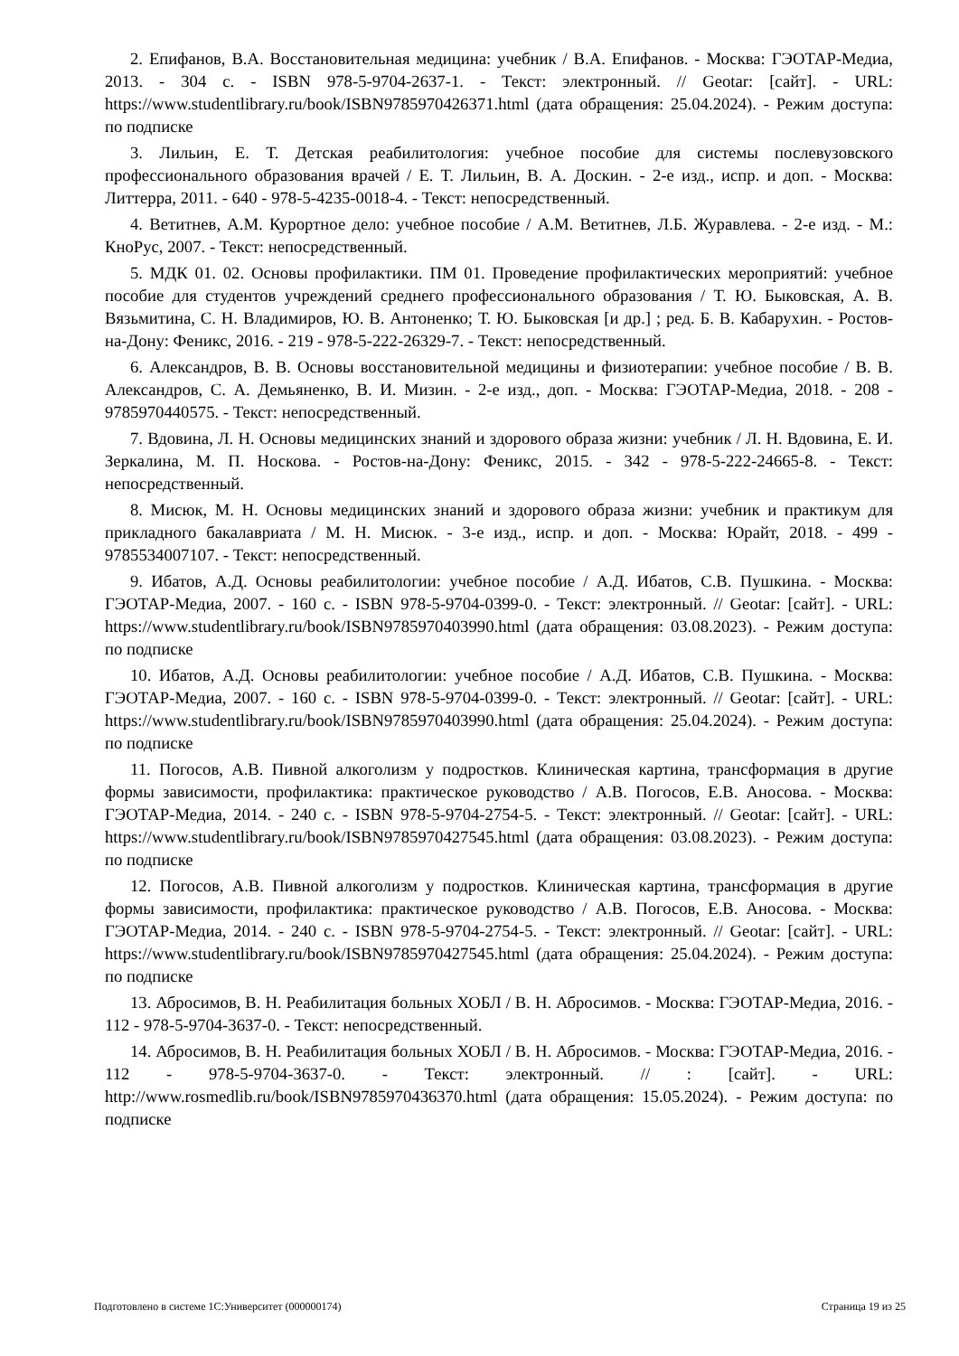2. Епифанов, В.А. Восстановительная медицина: учебник / В.А. Епифанов. - Москва: ГЭОТАР-Медиа, 2013. - 304 с. - ISBN 978-5-9704-2637-1. - Текст: электронный. // Geotar: [сайт]. - URL: https://www.studentlibrary.ru/book/ISBN9785970426371.html (дата обращения: 25.04.2024). - Режим доступа: по подписке
3. Лильин, Е. Т. Детская реабилитология: учебное пособие для системы послевузовского профессионального образования врачей / Е. Т. Лильин, В. А. Доскин. - 2-е изд., испр. и доп. - Москва: Литтерра, 2011. - 640 - 978-5-4235-0018-4. - Текст: непосредственный.
4. Ветитнев, А.М. Курортное дело: учебное пособие / А.М. Ветитнев, Л.Б. Журавлева. - 2-е изд. - М.: КноРус, 2007. - Текст: непосредственный.
5. МДК 01. 02. Основы профилактики. ПМ 01. Проведение профилактических мероприятий: учебное пособие для студентов учреждений среднего профессионального образования / Т. Ю. Быковская, А. В. Вязьмитина, С. Н. Владимиров, Ю. В. Антоненко; Т. Ю. Быковская [и др.] ; ред. Б. В. Кабарухин. - Ростов-на-Дону: Феникс, 2016. - 219 - 978-5-222-26329-7. - Текст: непосредственный.
6. Александров, В. В. Основы восстановительной медицины и физиотерапии: учебное пособие / В. В. Александров, С. А. Демьяненко, В. И. Мизин. - 2-е изд., доп. - Москва: ГЭОТАР-Медиа, 2018. - 208 - 9785970440575. - Текст: непосредственный.
7. Вдовина, Л. Н. Основы медицинских знаний и здорового образа жизни: учебник / Л. Н. Вдовина, Е. И. Зеркалина, М. П. Носкова. - Ростов-на-Дону: Феникс, 2015. - 342 - 978-5-222-24665-8. - Текст: непосредственный.
8. Мисюк, М. Н. Основы медицинских знаний и здорового образа жизни: учебник и практикум для прикладного бакалавриата / М. Н. Мисюк. - 3-е изд., испр. и доп. - Москва: Юрайт, 2018. - 499 - 9785534007107. - Текст: непосредственный.
9. Ибатов, А.Д. Основы реабилитологии: учебное пособие / А.Д. Ибатов, С.В. Пушкина. - Москва: ГЭОТАР-Медиа, 2007. - 160 с. - ISBN 978-5-9704-0399-0. - Текст: электронный. // Geotar: [сайт]. - URL: https://www.studentlibrary.ru/book/ISBN9785970403990.html (дата обращения: 03.08.2023). - Режим доступа: по подписке
10. Ибатов, А.Д. Основы реабилитологии: учебное пособие / А.Д. Ибатов, С.В. Пушкина. - Москва: ГЭОТАР-Медиа, 2007. - 160 с. - ISBN 978-5-9704-0399-0. - Текст: электронный. // Geotar: [сайт]. - URL: https://www.studentlibrary.ru/book/ISBN9785970403990.html (дата обращения: 25.04.2024). - Режим доступа: по подписке
11. Погосов, А.В. Пивной алкоголизм у подростков. Клиническая картина, трансформация в другие формы зависимости, профилактика: практическое руководство / А.В. Погосов, Е.В. Аносова. - Москва: ГЭОТАР-Медиа, 2014. - 240 с. - ISBN 978-5-9704-2754-5. - Текст: электронный. // Geotar: [сайт]. - URL: https://www.studentlibrary.ru/book/ISBN9785970427545.html (дата обращения: 03.08.2023). - Режим доступа: по подписке
12. Погосов, А.В. Пивной алкоголизм у подростков. Клиническая картина, трансформация в другие формы зависимости, профилактика: практическое руководство / А.В. Погосов, Е.В. Аносова. - Москва: ГЭОТАР-Медиа, 2014. - 240 с. - ISBN 978-5-9704-2754-5. - Текст: электронный. // Geotar: [сайт]. - URL: https://www.studentlibrary.ru/book/ISBN9785970427545.html (дата обращения: 25.04.2024). - Режим доступа: по подписке
13. Абросимов, В. Н. Реабилитация больных ХОБЛ / В. Н. Абросимов. - Москва: ГЭОТАР-Медиа, 2016. - 112 - 978-5-9704-3637-0. - Текст: непосредственный.
14. Абросимов, В. Н. Реабилитация больных ХОБЛ / В. Н. Абросимов. - Москва: ГЭОТАР-Медиа, 2016. - 112 - 978-5-9704-3637-0. - Текст: электронный. // : [сайт]. - URL: http://www.rosmedlib.ru/book/ISBN9785970436370.html (дата обращения: 15.05.2024). - Режим доступа: по подписке
Подготовлено в системе 1С:Университет (000000174) Страница 19 из 25